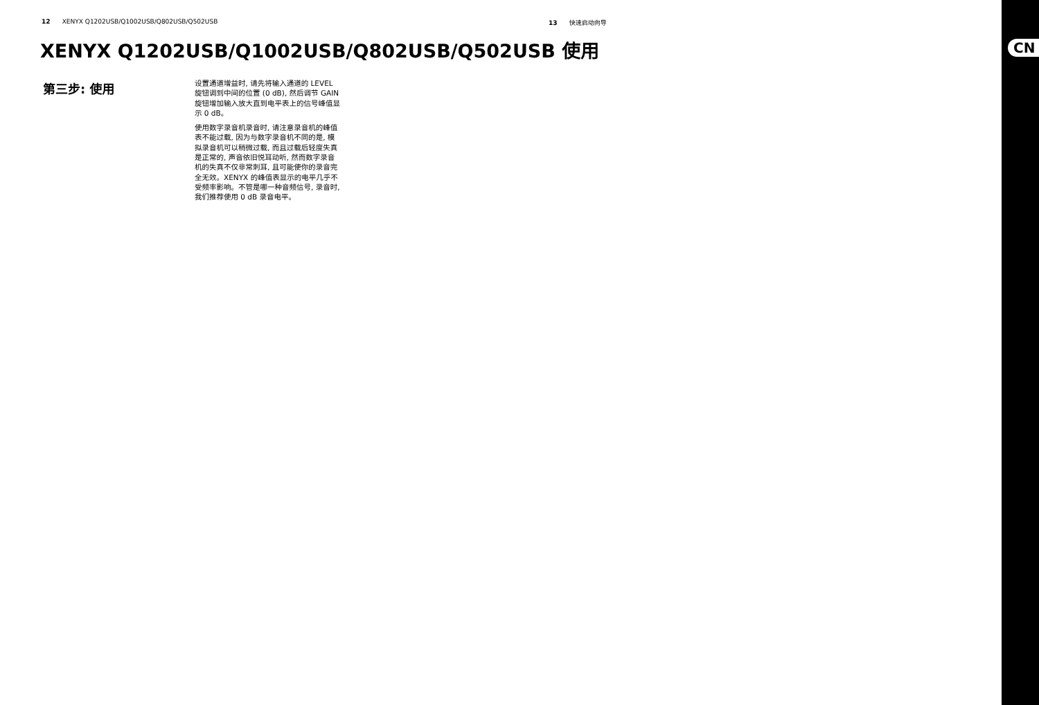12 XENYX Q1202USB/Q1002USB/Q802USB/Q502USB
13 快速启动向导
XENYX Q1202USB/Q1002USB/Q802USB/Q502USB 使用
第三步: 使用
设置通道增益时, 请先将输入通道的 LEVEL 旋钮调到中间的位置 (0 dB), 然后调节 GAIN 旋钮增加输入放大直到电平表上的信号峰值显示 0 dB。
使用数字录音机录音时, 请注意录音机的峰值表不能过载, 因为与数字录音机不同的是, 模拟录音机可以稍微过载, 而且过载后轻度失真是正常的, 声音依旧悦耳动听, 然而数字录音机的失真不仅非常刺耳, 且可能使你的录音完全无效。XENYX 的峰值表显示的电平几乎不受频率影响。不管是哪一种音频信号, 录音时, 我们推荐使用 0 dB 录音电平。
CN